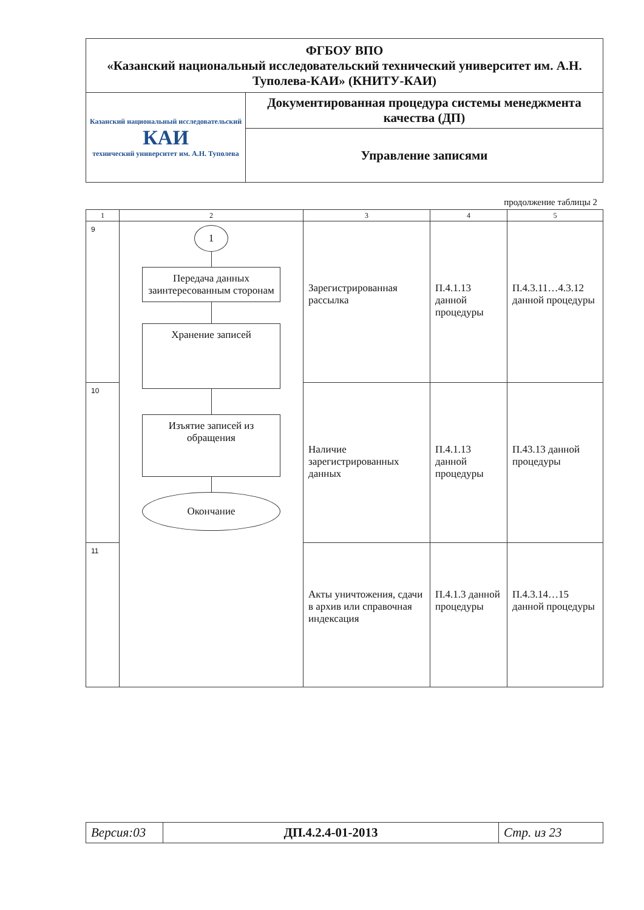| ФГБОУ ВПО «Казанский национальный исследовательский технический университет им. А.Н. Туполева-КАИ» (КНИТУ-КАИ) | |
| Казанский национальный исследовательский КАИ технический университет им. А.Н. Туполева | Документированная процедура системы менеджмента качества (ДП) |
| | Управление записями |
продолжение таблицы 2
| 1 | 2 | 3 | 4 | 5 |
| --- | --- | --- | --- | --- |
| 9 | 1 Передача данных заинтересованным сторонам Хранение записей Изъятие записей из обращения Окончание | Зарегистрированная рассылка | П.4.1.13 данной процедуры | П.4.3.11…4.3.12 данной процедуры |
| 10 | | Наличие зарегистрированных данных | П.4.1.13 данной процедуры | П.43.13 данной процедуры |
| 11 | | Акты уничтожения, сдачи в архив или справочная индексация | П.4.1.3 данной процедуры | П.4.3.14…15 данной процедуры |
| Версия:03 | ДП.4.2.4-01-2013 | Стр. из 23 |